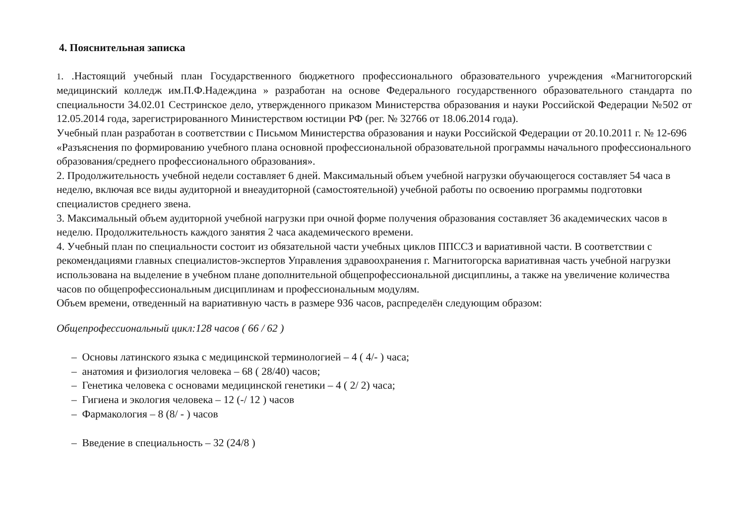4. Пояснительная записка
1. .Настоящий учебный план Государственного бюджетного профессионального образовательного учреждения «Магнитогорский медицинский колледж им.П.Ф.Надеждина » разработан на основе Федерального государственного образовательного стандарта по специальности 34.02.01 Сестринское дело, утвержденного приказом Министерства образования и науки Российской Федерации №502 от 12.05.2014 года, зарегистрированного Министерством юстиции РФ (рег. № 32766 от 18.06.2014 года).
Учебный план разработан в соответствии с Письмом Министерства образования и науки Российской Федерации от 20.10.2011 г. № 12-696 «Разъяснения по формированию учебного плана основной профессиональной образовательной программы начального профессионального образования/среднего профессионального образования».
2. Продолжительность учебной недели составляет 6 дней. Максимальный объем учебной нагрузки обучающегося составляет 54 часа в неделю, включая все виды аудиторной и внеаудиторной (самостоятельной) учебной работы по освоению программы подготовки специалистов среднего звена.
3. Максимальный объем аудиторной учебной нагрузки при очной форме получения образования составляет 36 академических часов в неделю. Продолжительность каждого занятия 2 часа академического времени.
4. Учебный план по специальности состоит из обязательной части учебных циклов ППССЗ и вариативной части. В соответствии с рекомендациями главных специалистов-экспертов Управления здравоохранения г. Магнитогорска вариативная часть учебной нагрузки использована на выделение в учебном плане дополнительной общепрофессиональной дисциплины, а также на увеличение количества часов по общепрофессиональным дисциплинам и профессиональным модулям.
Объем времени, отведенный на вариативную часть в размере 936 часов, распределён следующим образом:
Общепрофессиональный цикл:128 часов ( 66 / 62 )
– Основы латинского языка с медицинской терминологией – 4 ( 4/- ) часа;
– анатомия и физиология человека – 68 ( 28/40) часов;
– Генетика человека с основами медицинской генетики – 4 ( 2/ 2) часа;
– Гигиена и экология человека – 12 (-/ 12 ) часов
– Фармакология – 8 (8/ - ) часов
– Введение в специальность – 32 (24/8 )